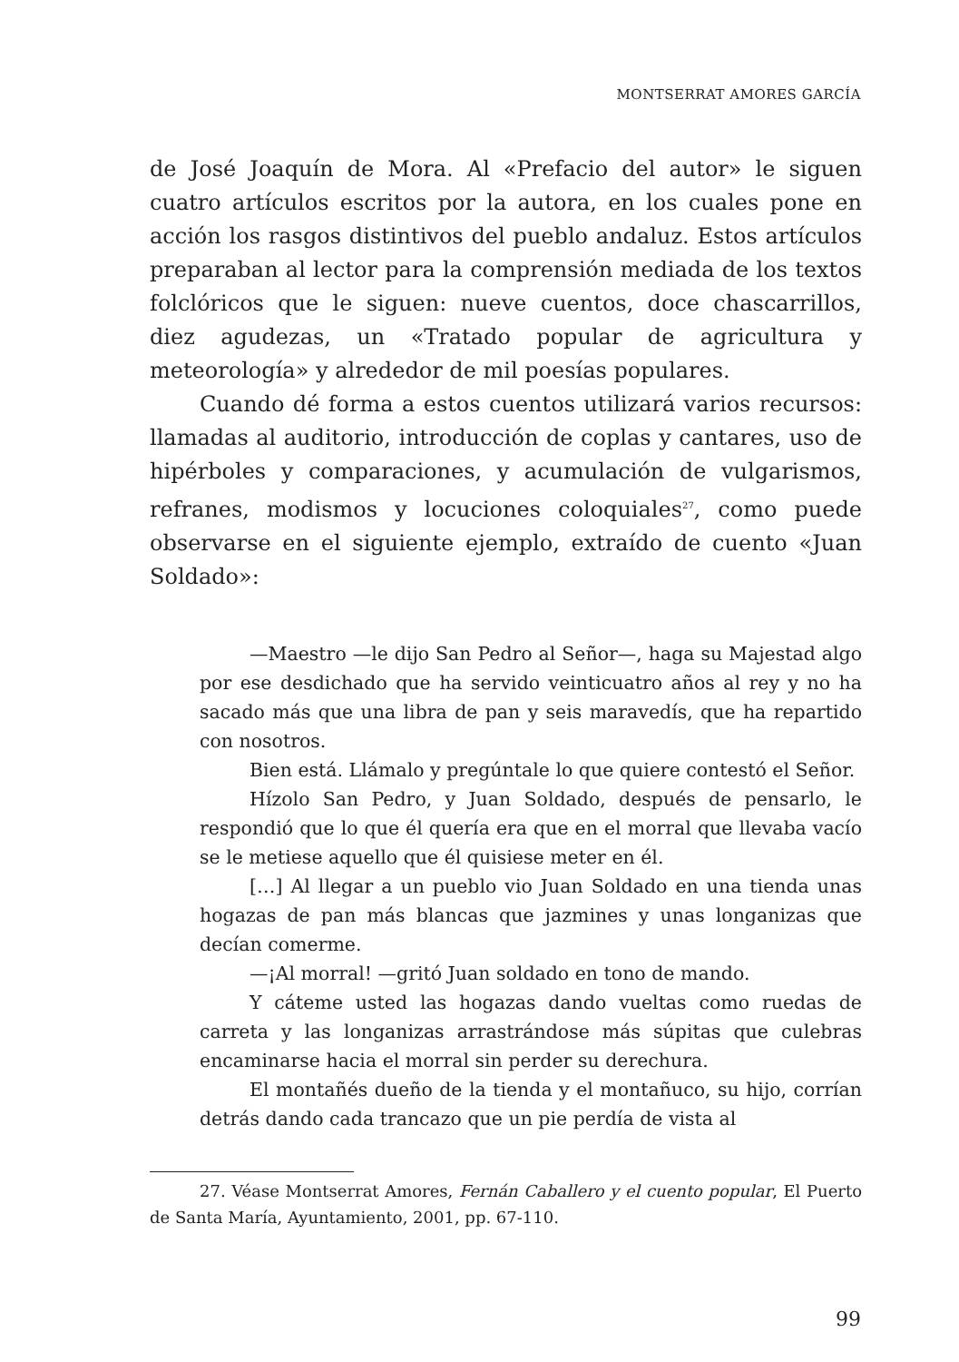MONTSERRAT AMORES GARCÍA
de José Joaquín de Mora. Al «Prefacio del autor» le siguen cuatro artículos escritos por la autora, en los cuales pone en acción los rasgos distintivos del pueblo andaluz. Estos artículos preparaban al lector para la comprensión mediada de los textos folclóricos que le siguen: nueve cuentos, doce chascarrillos, diez agudezas, un «Tratado popular de agricultura y meteorología» y alrededor de mil poesías populares.
Cuando dé forma a estos cuentos utilizará varios recursos: llamadas al auditorio, introducción de coplas y cantares, uso de hipérboles y comparaciones, y acumulación de vulgarismos, refranes, modismos y locuciones coloquiales<sup>27</sup>, como puede observarse en el siguiente ejemplo, extraído de cuento «Juan Soldado»:
—Maestro —le dijo San Pedro al Señor—, haga su Majestad algo por ese desdichado que ha servido veinticuatro años al rey y no ha sacado más que una libra de pan y seis maravedís, que ha repartido con nosotros.
Bien está. Llámalo y pregúntale lo que quiere contestó el Señor.
Hízolo San Pedro, y Juan Soldado, después de pensarlo, le respondió que lo que él quería era que en el morral que llevaba vacío se le metiese aquello que él quisiese meter en él.
[…] Al llegar a un pueblo vio Juan Soldado en una tienda unas hogazas de pan más blancas que jazmines y unas longanizas que decían comerme.
—¡Al morral! —gritó Juan soldado en tono de mando.
Y cáteme usted las hogazas dando vueltas como ruedas de carreta y las longanizas arrastrándose más súpitas que culebras encaminarse hacia el morral sin perder su derechura.
El montañés dueño de la tienda y el montañuco, su hijo, corrían detrás dando cada trancazo que un pie perdía de vista al
27. Véase Montserrat Amores, Fernán Caballero y el cuento popular, El Puerto de Santa María, Ayuntamiento, 2001, pp. 67-110.
99